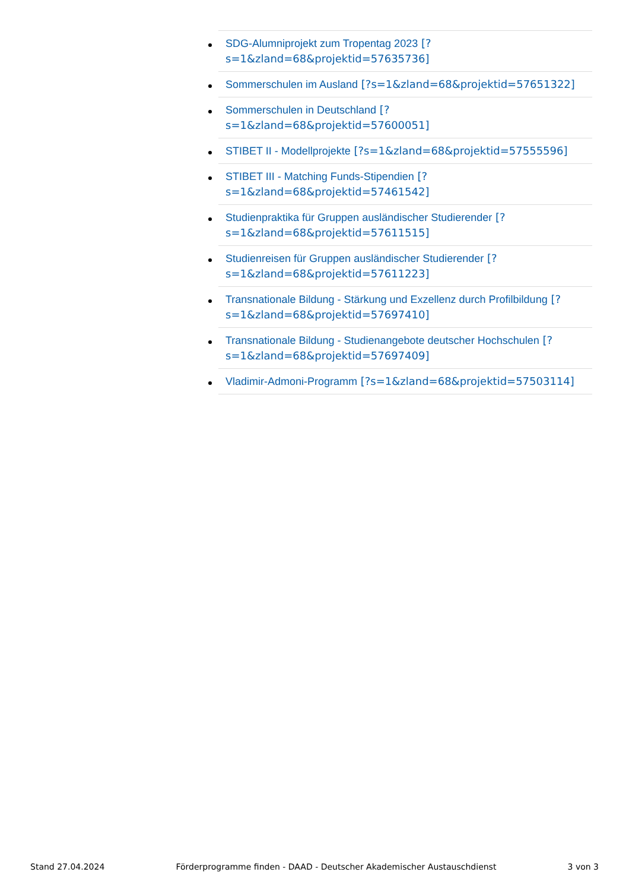SDG-Alumniprojekt zum Tropentag 2023 [?s=1&zland=68&projektid=57635736]
Sommerschulen im Ausland [?s=1&zland=68&projektid=57651322]
Sommerschulen in Deutschland [?s=1&zland=68&projektid=57600051]
STIBET II - Modellprojekte [?s=1&zland=68&projektid=57555596]
STIBET III - Matching Funds-Stipendien [?s=1&zland=68&projektid=57461542]
Studienpraktika für Gruppen ausländischer Studierender [?s=1&zland=68&projektid=57611515]
Studienreisen für Gruppen ausländischer Studierender [?s=1&zland=68&projektid=57611223]
Transnationale Bildung - Stärkung und Exzellenz durch Profilbildung [?s=1&zland=68&projektid=57697410]
Transnationale Bildung - Studienangebote deutscher Hochschulen [?s=1&zland=68&projektid=57697409]
Vladimir-Admoni-Programm [?s=1&zland=68&projektid=57503114]
Stand 27.04.2024 Förderprogramme finden - DAAD - Deutscher Akademischer Austauschdienst 3 von 3